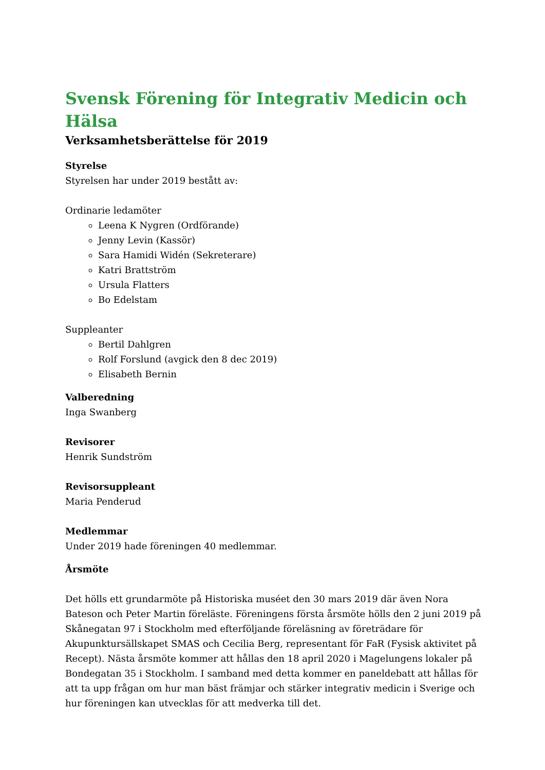Svensk Förening för Integrativ Medicin och Hälsa
Verksamhetsberättelse för 2019
Styrelse
Styrelsen har under 2019 bestått av:
Ordinarie ledamöter
Leena K Nygren (Ordförande)
Jenny Levin (Kassör)
Sara Hamidi Widén (Sekreterare)
Katri Brattström
Ursula Flatters
Bo Edelstam
Suppleanter
Bertil Dahlgren
Rolf Forslund (avgick den 8 dec 2019)
Elisabeth Bernin
Valberedning
Inga Swanberg
Revisorer
Henrik Sundström
Revisorsuppleant
Maria Penderud
Medlemmar
Under 2019 hade föreningen 40 medlemmar.
Årsmöte
Det hölls ett grundarmöte på Historiska muséet den 30 mars 2019 där även Nora Bateson och Peter Martin föreläste. Föreningens första årsmöte hölls den 2 juni 2019 på Skånegatan 97 i Stockholm med efterföljande föreläsning av företrädare för Akupunktursällskapet SMAS och Cecilia Berg, representant för FaR (Fysisk aktivitet på Recept). Nästa årsmöte kommer att hållas den 18 april 2020 i Magelungens lokaler på Bondegatan 35 i Stockholm. I samband med detta kommer en paneldebatt att hållas för att ta upp frågan om hur man bäst främjar och stärker integrativ medicin i Sverige och hur föreningen kan utvecklas för att medverka till det.